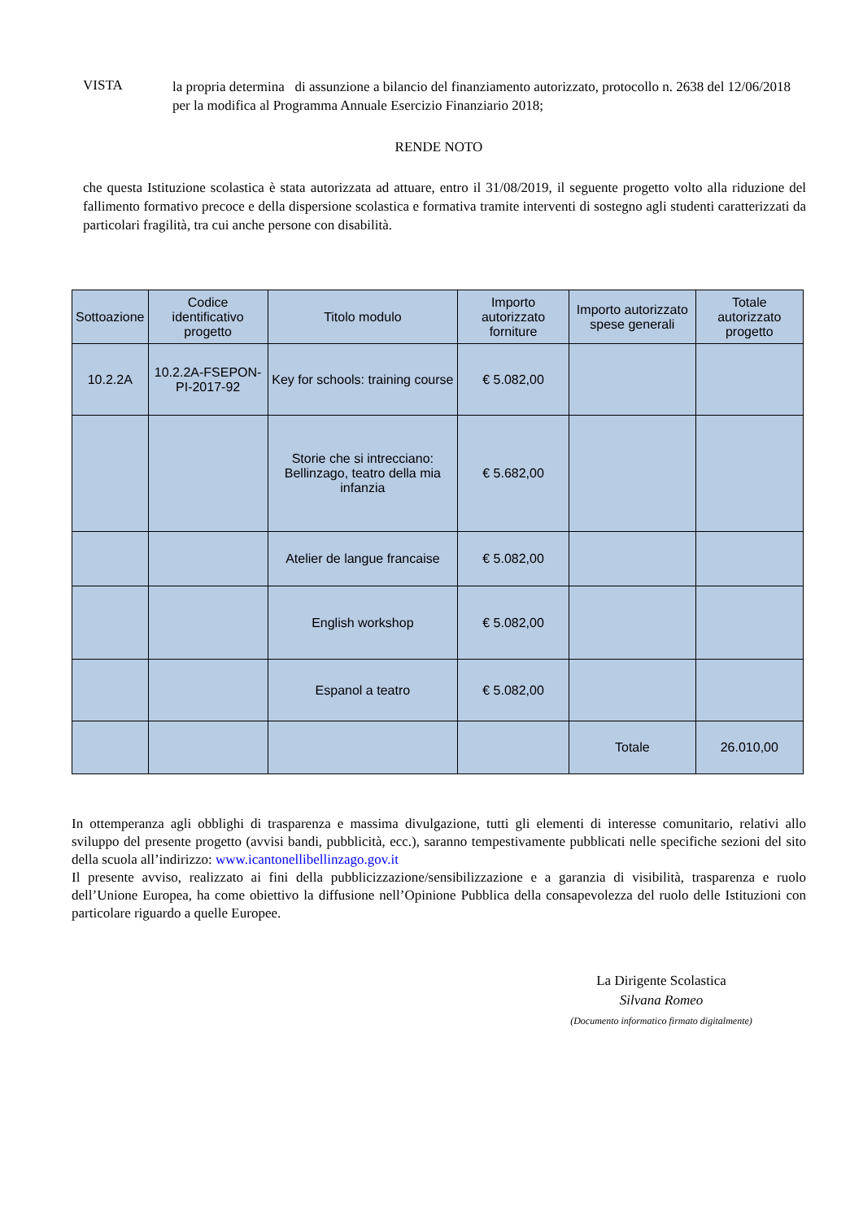VISTA
la propria determina di assunzione a bilancio del finanziamento autorizzato, protocollo n. 2638 del 12/06/2018 per la modifica al Programma Annuale Esercizio Finanziario 2018;
RENDE NOTO
che questa Istituzione scolastica è stata autorizzata ad attuare, entro il 31/08/2019, il seguente progetto volto alla riduzione del fallimento formativo precoce e della dispersione scolastica e formativa tramite interventi di sostegno agli studenti caratterizzati da particolari fragilità, tra cui anche persone con disabilità.
| Sottoazione | Codice identificativo progetto | Titolo modulo | Importo autorizzato forniture | Importo autorizzato spese generali | Totale autorizzato progetto |
| --- | --- | --- | --- | --- | --- |
| 10.2.2A | 10.2.2A-FSEPON-PI-2017-92 | Key for schools: training course | € 5.082,00 | | |
| | | Storie che si intrecciano: Bellinzago, teatro della mia infanzia | € 5.682,00 | | |
| | | Atelier de langue francaise | € 5.082,00 | | |
| | | English workshop | € 5.082,00 | | |
| | | Espanol a teatro | € 5.082,00 | | |
| | | | | Totale | 26.010,00 |
In ottemperanza agli obblighi di trasparenza e massima divulgazione, tutti gli elementi di interesse comunitario, relativi allo sviluppo del presente progetto (avvisi bandi, pubblicità, ecc.), saranno tempestivamente pubblicati nelle specifiche sezioni del sito della scuola all’indirizzo: www.icantonellibellinzago.gov.it
Il presente avviso, realizzato ai fini della pubblicizzazione/sensibilizzazione e a garanzia di visibilità, trasparenza e ruolo dell’Unione Europea, ha come obiettivo la diffusione nell’Opinione Pubblica della consapevolezza del ruolo delle Istituzioni con particolare riguardo a quelle Europee.
La Dirigente Scolastica
Silvana Romeo
(Documento informatico firmato digitalmente)